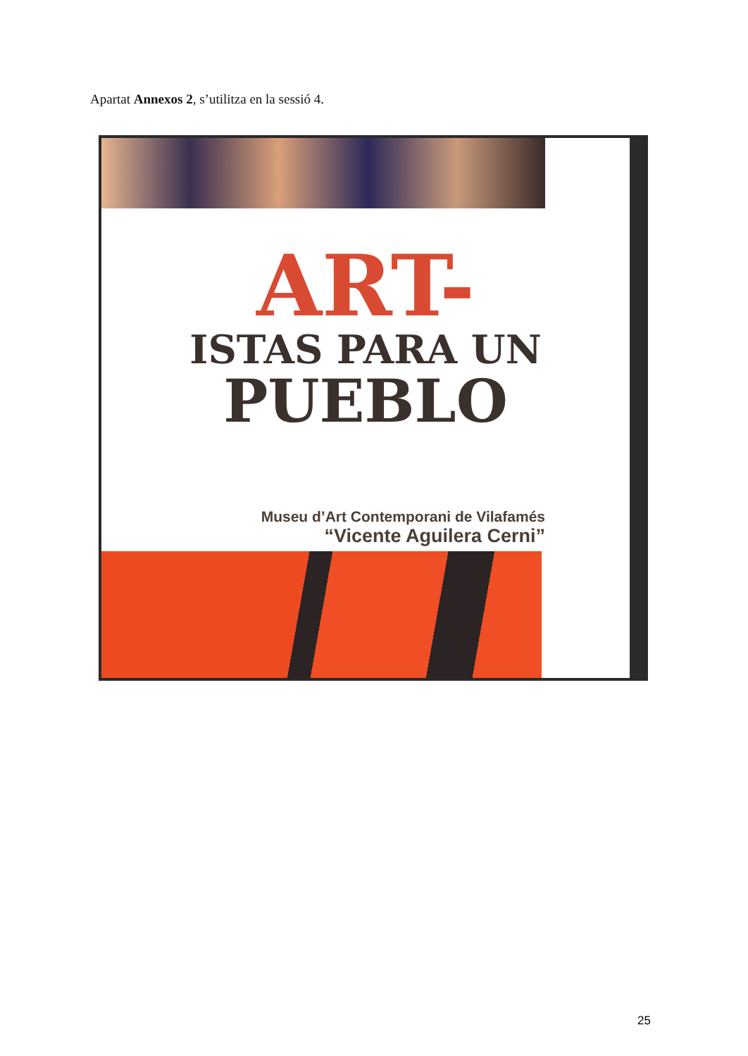Apartat Annexos 2, s’utilitza en la sessió 4.
ART-
ISTAS PARA UN
PUEBLO
Museu d’Art Contemporani de Vilafamés
“Vicente Aguilera Cerni”
25